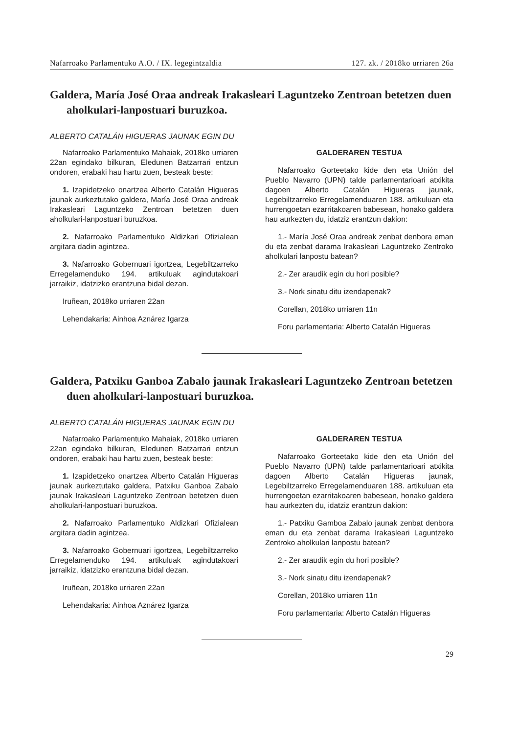Nafarroako Parlamentuko A.O. / IX. legegintzaldia 127. zk. / 2018ko urriaren 26a
Galdera, María José Oraa andreak Irakasleari Laguntzeko Zentroan betetzen duen aholkulari-lanpostuari buruzkoa.
ALBERTO CATALÁN HIGUERAS JAUNAK EGIN DU
Nafarroako Parlamentuko Mahaiak, 2018ko urriaren 22an egindako bilkuran, Eledunen Batzarrari entzun ondoren, erabaki hau hartu zuen, besteak beste:
1. Izapidetzeko onartzea Alberto Catalán Higueras jaunak aurkeztutako galdera, María José Oraa andreak Irakasleari Laguntzeko Zentroan betetzen duen aholkulari-lanpostuari buruzkoa.
2. Nafarroako Parlamentuko Aldizkari Ofizialean argitara dadin agintzea.
3. Nafarroako Gobernuari igortzea, Legebiltzarreko Erregelamenduko 194. artikuluak agindutakoari jarraikiz, idatzizko erantzuna bidal dezan.
Iruñean, 2018ko urriaren 22an
Lehendakaria: Ainhoa Aznárez Igarza
GALDERAREN TESTUA
Nafarroako Gorteetako kide den eta Unión del Pueblo Navarro (UPN) talde parlamentarioari atxikita dagoen Alberto Catalán Higueras jaunak, Legebiltzarreko Erregelamenduaren 188. artikuluan eta hurrengoetan ezarritakoaren babesean, honako galdera hau aurkezten du, idatziz erantzun dakion:
1.- María José Oraa andreak zenbat denbora eman du eta zenbat darama Irakasleari Laguntzeko Zentroko aholkulari lanpostu batean?
2.- Zer araudik egin du hori posible?
3.- Nork sinatu ditu izendapenak?
Corellan, 2018ko urriaren 11n
Foru parlamentaria: Alberto Catalán Higueras
Galdera, Patxiku Ganboa Zabalo jaunak Irakasleari Laguntzeko Zentroan betetzen duen aholkulari-lanpostuari buruzkoa.
ALBERTO CATALÁN HIGUERAS JAUNAK EGIN DU
Nafarroako Parlamentuko Mahaiak, 2018ko urriaren 22an egindako bilkuran, Eledunen Batzarrari entzun ondoren, erabaki hau hartu zuen, besteak beste:
1. Izapidetzeko onartzea Alberto Catalán Higueras jaunak aurkeztutako galdera, Patxiku Ganboa Zabalo jaunak Irakasleari Laguntzeko Zentroan betetzen duen aholkulari-lanpostuari buruzkoa.
2. Nafarroako Parlamentuko Aldizkari Ofizialean argitara dadin agintzea.
3. Nafarroako Gobernuari igortzea, Legebiltzarreko Erregelamenduko 194. artikuluak agindutakoari jarraikiz, idatzizko erantzuna bidal dezan.
Iruñean, 2018ko urriaren 22an
Lehendakaria: Ainhoa Aznárez Igarza
GALDERAREN TESTUA
Nafarroako Gorteetako kide den eta Unión del Pueblo Navarro (UPN) talde parlamentarioari atxikita dagoen Alberto Catalán Higueras jaunak, Legebiltzarreko Erregelamenduaren 188. artikuluan eta hurrengoetan ezarritakoaren babesean, honako galdera hau aurkezten du, idatziz erantzun dakion:
1.- Patxiku Gamboa Zabalo jaunak zenbat denbora eman du eta zenbat darama Irakasleari Laguntzeko Zentroko aholkulari lanpostu batean?
2.- Zer araudik egin du hori posible?
3.- Nork sinatu ditu izendapenak?
Corellan, 2018ko urriaren 11n
Foru parlamentaria: Alberto Catalán Higueras
29